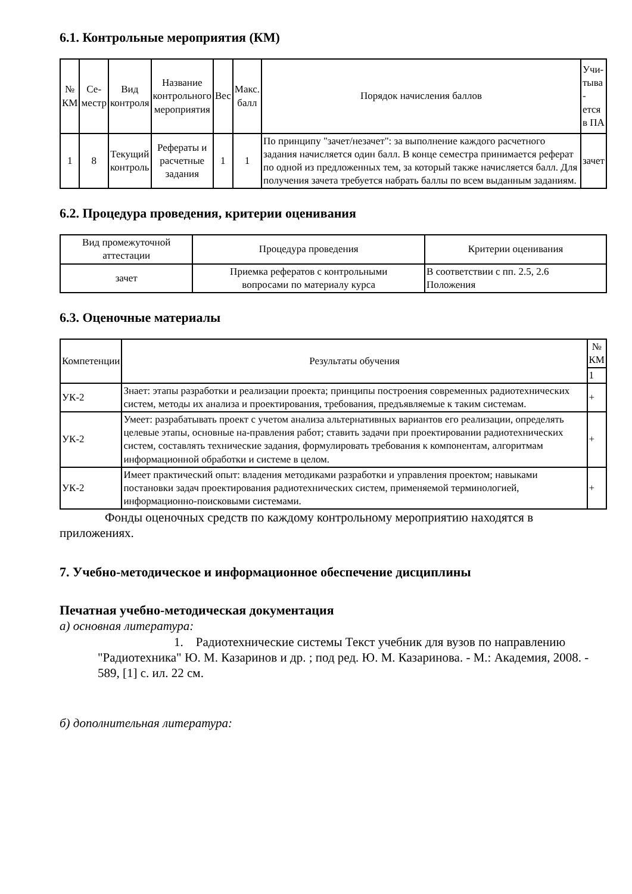6.1. Контрольные мероприятия (КМ)
| № КМ | Се- местр | Вид контроля | Название контрольного мероприятия | Вес | Макс. балл | Порядок начисления баллов | Учи- тыва - ется в ПА |
| --- | --- | --- | --- | --- | --- | --- | --- |
| 1 | 8 | Текущий контроль | Рефераты и расчетные задания | 1 | 1 | По принципу "зачет/незачет": за выполнение каждого расчетного задания начисляется один балл. В конце семестра принимается реферат по одной из предложенных тем, за который также начисляется балл. Для получения зачета требуется набрать баллы по всем выданным заданиям. | зачет |
6.2. Процедура проведения, критерии оценивания
| Вид промежуточной аттестации | Процедура проведения | Критерии оценивания |
| --- | --- | --- |
| зачет | Приемка рефератов с контрольными вопросами по материалу курса | В соответствии с пп. 2.5, 2.6 Положения |
6.3. Оценочные материалы
| Компетенции | Результаты обучения | № КМ |
| --- | --- | --- |
| | | 1 |
| УК-2 | Знает: этапы разработки и реализации проекта; принципы построения современных радиотехнических систем, методы их анализа и проектирования, требования, предъявляемые к таким системам. | + |
| УК-2 | Умеет: разрабатывать проект с учетом анализа альтернативных вариантов его реализации, определять целевые этапы, основные на-правления работ; ставить задачи при проектировании радиотехнических систем, составлять технические задания, формулировать требования к компонентам, алгоритмам информационной обработки и системе в целом. | + |
| УК-2 | Имеет практический опыт: владения методиками разработки и управления проектом; навыками постановки задач проектирования радиотехнических систем, применяемой терминологией, информационно-поисковыми системами. | + |
Фонды оценочных средств по каждому контрольному мероприятию находятся в приложениях.
7. Учебно-методическое и информационное обеспечение дисциплины
Печатная учебно-методическая документация
а) основная литература:
1. Радиотехнические системы Текст учебник для вузов по направлению "Радиотехника" Ю. М. Казаринов и др. ; под ред. Ю. М. Казаринова. - М.: Академия, 2008. - 589, [1] с. ил. 22 см.
б) дополнительная литература: